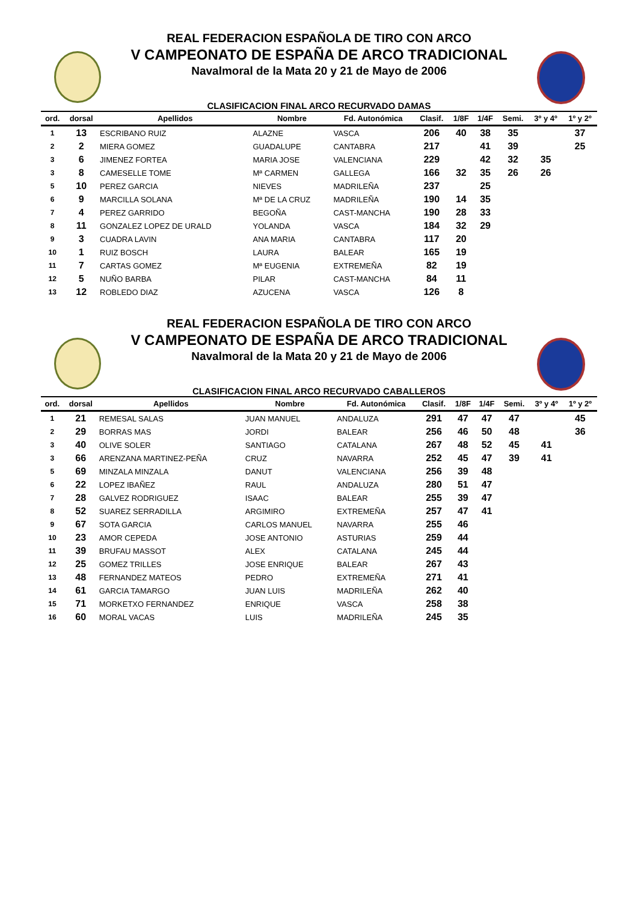REAL FEDERACION ESPAÑOLA DE TIRO CON ARCO
V CAMPEONATO DE ESPAÑA DE ARCO TRADICIONAL
Navalmoral de la Mata 20 y 21 de Mayo de 2006
CLASIFICACION FINAL ARCO RECURVADO DAMAS
| ord. | dorsal | Apellidos | Nombre | Fd. Autonómica | Clasif. | 1/8F | 1/4F | Semi. | 3º y 4º | 1º y 2º |
| --- | --- | --- | --- | --- | --- | --- | --- | --- | --- | --- |
| 1 | 13 | ESCRIBANO RUIZ | ALAZNE | VASCA | 206 | 40 | 38 | 35 | | 37 |
| 2 | 2 | MIERA GOMEZ | GUADALUPE | CANTABRA | 217 | | 41 | 39 | | 25 |
| 3 | 6 | JIMENEZ FORTEA | MARIA JOSE | VALENCIANA | 229 | | 42 | 32 | 35 | |
| 3 | 8 | CAMESELLE TOME | Mª CARMEN | GALLEGA | 166 | 32 | 35 | 26 | 26 | |
| 5 | 10 | PEREZ GARCIA | NIEVES | MADRILEÑA | 237 | | 25 | | | |
| 6 | 9 | MARCILLA SOLANA | Mª DE LA CRUZ | MADRILEÑA | 190 | 14 | 35 | | | |
| 7 | 4 | PEREZ GARRIDO | BEGOÑA | CAST-MANCHA | 190 | 28 | 33 | | | |
| 8 | 11 | GONZALEZ LOPEZ DE URALD | YOLANDA | VASCA | 184 | 32 | 29 | | | |
| 9 | 3 | CUADRA LAVIN | ANA MARIA | CANTABRA | 117 | 20 | | | | |
| 10 | 1 | RUIZ BOSCH | LAURA | BALEAR | 165 | 19 | | | | |
| 11 | 7 | CARTAS GOMEZ | Mª EUGENIA | EXTREMEÑA | 82 | 19 | | | | |
| 12 | 5 | NUÑO BARBA | PILAR | CAST-MANCHA | 84 | 11 | | | | |
| 13 | 12 | ROBLEDO DIAZ | AZUCENA | VASCA | 126 | 8 | | | | |
REAL FEDERACION ESPAÑOLA DE TIRO CON ARCO
V CAMPEONATO DE ESPAÑA DE ARCO TRADICIONAL
Navalmoral de la Mata 20 y 21 de Mayo de 2006
CLASIFICACION FINAL ARCO RECURVADO CABALLEROS
| ord. | dorsal | Apellidos | Nombre | Fd. Autonómica | Clasif. | 1/8F | 1/4F | Semi. | 3º y 4º | 1º y 2º |
| --- | --- | --- | --- | --- | --- | --- | --- | --- | --- | --- |
| 1 | 21 | REMESAL SALAS | JUAN MANUEL | ANDALUZA | 291 | 47 | 47 | 47 | | 45 |
| 2 | 29 | BORRAS MAS | JORDI | BALEAR | 256 | 46 | 50 | 48 | | 36 |
| 3 | 40 | OLIVE SOLER | SANTIAGO | CATALANA | 267 | 48 | 52 | 45 | 41 | |
| 3 | 66 | ARENZANA MARTINEZ-PEÑA | CRUZ | NAVARRA | 252 | 45 | 47 | 39 | 41 | |
| 5 | 69 | MINZALA MINZALA | DANUT | VALENCIANA | 256 | 39 | 48 | | | |
| 6 | 22 | LOPEZ IBAÑEZ | RAUL | ANDALUZA | 280 | 51 | 47 | | | |
| 7 | 28 | GALVEZ RODRIGUEZ | ISAAC | BALEAR | 255 | 39 | 47 | | | |
| 8 | 52 | SUAREZ SERRADILLA | ARGIMIRO | EXTREMEÑA | 257 | 47 | 41 | | | |
| 9 | 67 | SOTA GARCIA | CARLOS MANUEL | NAVARRA | 255 | 46 | | | | |
| 10 | 23 | AMOR CEPEDA | JOSE ANTONIO | ASTURIAS | 259 | 44 | | | | |
| 11 | 39 | BRUFAU MASSOT | ALEX | CATALANA | 245 | 44 | | | | |
| 12 | 25 | GOMEZ TRILLES | JOSE ENRIQUE | BALEAR | 267 | 43 | | | | |
| 13 | 48 | FERNANDEZ MATEOS | PEDRO | EXTREMEÑA | 271 | 41 | | | | |
| 14 | 61 | GARCIA TAMARGO | JUAN LUIS | MADRILEÑA | 262 | 40 | | | | |
| 15 | 71 | MORKETXO FERNANDEZ | ENRIQUE | VASCA | 258 | 38 | | | | |
| 16 | 60 | MORAL VACAS | LUIS | MADRILEÑA | 245 | 35 | | | | |